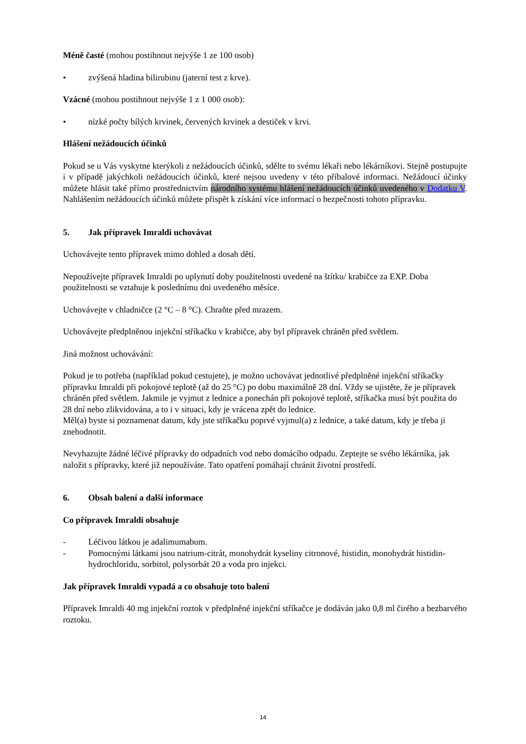Méně časté (mohou postihnout nejvýše 1 ze 100 osob)
• zvýšená hladina bilirubinu (jaterní test z krve).
Vzácné (mohou postihnout nejvýše 1 z 1 000 osob):
• nízké počty bílých krvinek, červených krvinek a destiček v krvi.
Hlášení nežádoucích účinků
Pokud se u Vás vyskytne kterýkoli z nežádoucích účinků, sdělte to svému lékaři nebo lékárníkovi. Stejně postupujte i v případě jakýchkoli nežádoucích účinků, které nejsou uvedeny v této příbalové informaci. Nežádoucí účinky můžete hlásit také přímo prostřednictvím národního systému hlášení nežádoucích účinků uvedeného v Dodatku V. Nahlášením nežádoucích účinků můžete přispět k získání více informací o bezpečnosti tohoto přípravku.
5. Jak přípravek Imraldi uchovávat
Uchovávejte tento přípravek mimo dohled a dosah dětí.
Nepoužívejte přípravek Imraldi po uplynutí doby použitelnosti uvedené na štítku/ krabičce za EXP. Doba použitelnosti se vztahuje k poslednímu dni uvedeného měsíce.
Uchovávejte v chladničce (2 °C – 8 °C). Chraňte před mrazem.
Uchovávejte předplněnou injekční stříkačku v krabičce, aby byl přípravek chráněn před světlem.
Jiná možnost uchovávání:
Pokud je to potřeba (například pokud cestujete), je možno uchovávat jednotlivé předplněné injekční stříkačky přípravku Imraldi při pokojové teplotě (až do 25 °C) po dobu maximálně 28 dní. Vždy se ujistěte, že je přípravek chráněn před světlem. Jakmile je vyjmut z lednice a ponechán při pokojové teplotě, stříkačka musí být použita do 28 dní nebo zlikvidována, a to i v situaci, kdy je vrácena zpět do lednice.
Měl(a) byste si poznamenat datum, kdy jste stříkačku poprvé vyjmul(a) z lednice, a také datum, kdy je třeba ji znehodnotit.
Nevyhazujte žádné léčivé přípravky do odpadních vod nebo domácího odpadu. Zeptejte se svého lékárníka, jak naložit s přípravky, které již nepoužíváte. Tato opatření pomáhají chránit životní prostředí.
6. Obsah balení a další informace
Co přípravek Imraldi obsahuje
- Léčivou látkou je adalimumabum.
- Pomocnými látkami jsou natrium-citrát, monohydrát kyseliny citronové, histidin, monohydrát histidin-hydrochloridu, sorbitol, polysorbát 20 a voda pro injekci.
Jak přípravek Imraldi vypadá a co obsahuje toto balení
Přípravek Imraldi 40 mg injekční roztok v předplněné injekční stříkačce je dodáván jako 0,8 ml čirého a bezbarvého roztoku.
14